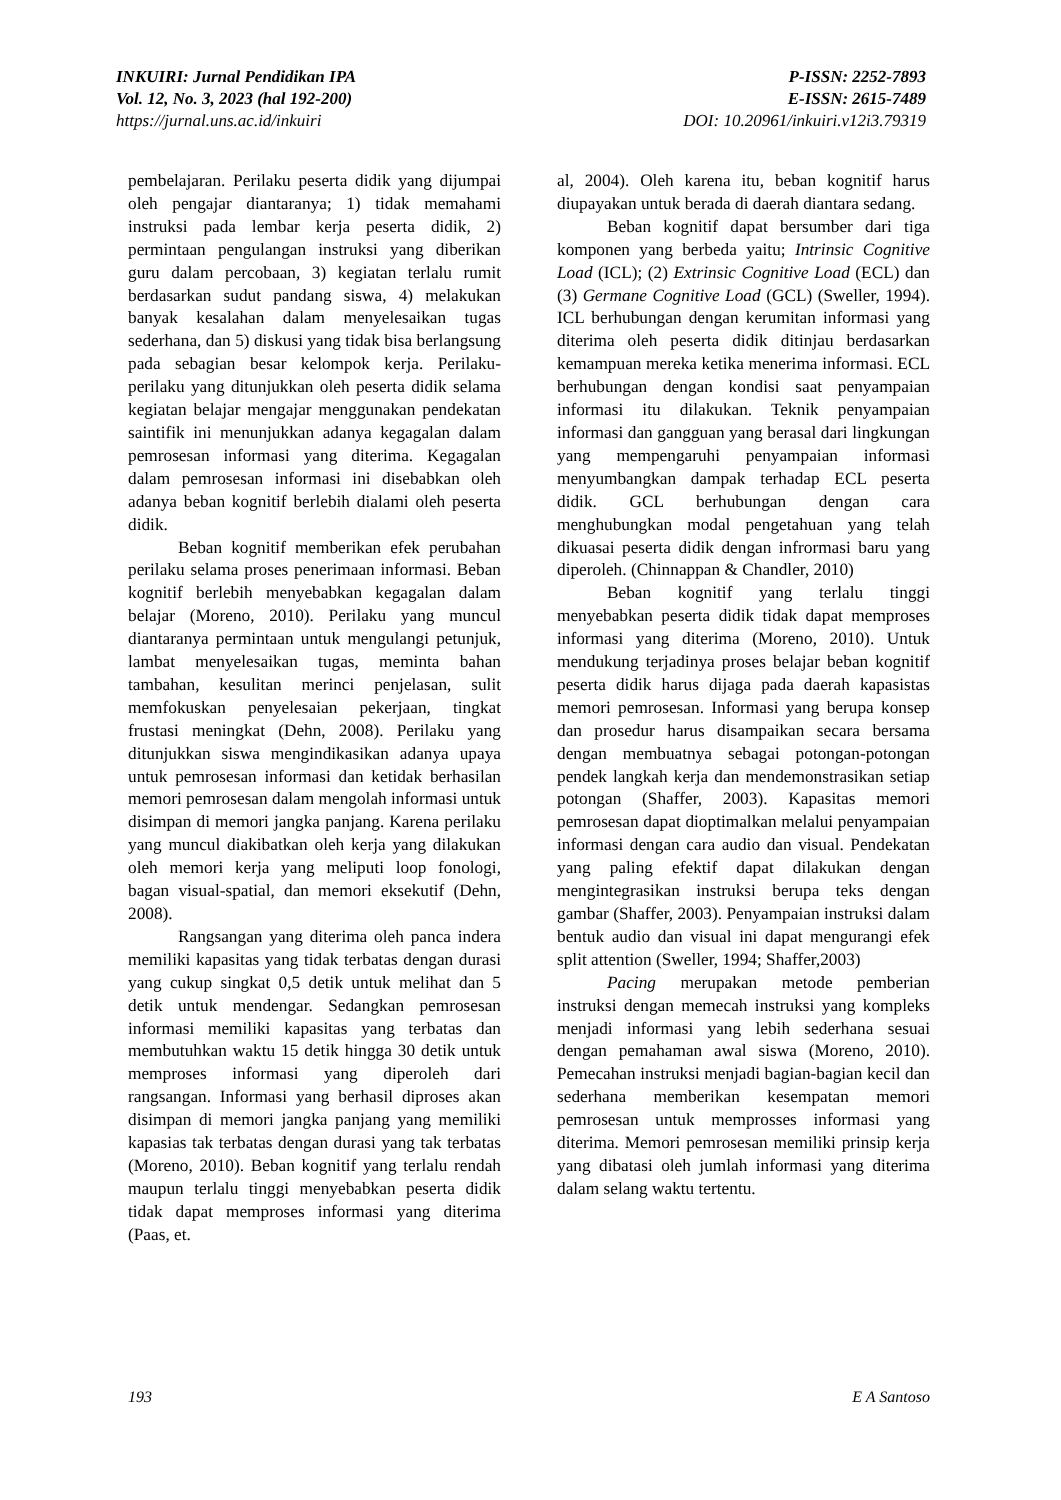INKUIRI: Jurnal Pendidikan IPA
Vol. 12, No. 3, 2023 (hal 192-200)
https://jurnal.uns.ac.id/inkuiri
P-ISSN: 2252-7893
E-ISSN: 2615-7489
DOI: 10.20961/inkuiri.v12i3.79319
pembelajaran. Perilaku peserta didik yang dijumpai oleh pengajar diantaranya; 1) tidak memahami instruksi pada lembar kerja peserta didik, 2) permintaan pengulangan instruksi yang diberikan guru dalam percobaan, 3) kegiatan terlalu rumit berdasarkan sudut pandang siswa, 4) melakukan banyak kesalahan dalam menyelesaikan tugas sederhana, dan 5) diskusi yang tidak bisa berlangsung pada sebagian besar kelompok kerja. Perilaku-perilaku yang ditunjukkan oleh peserta didik selama kegiatan belajar mengajar menggunakan pendekatan saintifik ini menunjukkan adanya kegagalan dalam pemrosesan informasi yang diterima. Kegagalan dalam pemrosesan informasi ini disebabkan oleh adanya beban kognitif berlebih dialami oleh peserta didik.
Beban kognitif memberikan efek perubahan perilaku selama proses penerimaan informasi. Beban kognitif berlebih menyebabkan kegagalan dalam belajar (Moreno, 2010). Perilaku yang muncul diantaranya permintaan untuk mengulangi petunjuk, lambat menyelesaikan tugas, meminta bahan tambahan, kesulitan merinci penjelasan, sulit memfokuskan penyelesaian pekerjaan, tingkat frustasi meningkat (Dehn, 2008). Perilaku yang ditunjukkan siswa mengindikasikan adanya upaya untuk pemrosesan informasi dan ketidak berhasilan memori pemrosesan dalam mengolah informasi untuk disimpan di memori jangka panjang. Karena perilaku yang muncul diakibatkan oleh kerja yang dilakukan oleh memori kerja yang meliputi loop fonologi, bagan visual-spatial, dan memori eksekutif (Dehn, 2008).
Rangsangan yang diterima oleh panca indera memiliki kapasitas yang tidak terbatas dengan durasi yang cukup singkat 0,5 detik untuk melihat dan 5 detik untuk mendengar. Sedangkan pemrosesan informasi memiliki kapasitas yang terbatas dan membutuhkan waktu 15 detik hingga 30 detik untuk memproses informasi yang diperoleh dari rangsangan. Informasi yang berhasil diproses akan disimpan di memori jangka panjang yang memiliki kapasias tak terbatas dengan durasi yang tak terbatas (Moreno, 2010). Beban kognitif yang terlalu rendah maupun terlalu tinggi menyebabkan peserta didik tidak dapat memproses informasi yang diterima (Paas, et.
al, 2004). Oleh karena itu, beban kognitif harus diupayakan untuk berada di daerah diantara sedang.
Beban kognitif dapat bersumber dari tiga komponen yang berbeda yaitu; Intrinsic Cognitive Load (ICL); (2) Extrinsic Cognitive Load (ECL) dan (3) Germane Cognitive Load (GCL) (Sweller, 1994). ICL berhubungan dengan kerumitan informasi yang diterima oleh peserta didik ditinjau berdasarkan kemampuan mereka ketika menerima informasi. ECL berhubungan dengan kondisi saat penyampaian informasi itu dilakukan. Teknik penyampaian informasi dan gangguan yang berasal dari lingkungan yang mempengaruhi penyampaian informasi menyumbangkan dampak terhadap ECL peserta didik. GCL berhubungan dengan cara menghubungkan modal pengetahuan yang telah dikuasai peserta didik dengan infrormasi baru yang diperoleh. (Chinnappan & Chandler, 2010)
Beban kognitif yang terlalu tinggi menyebabkan peserta didik tidak dapat memproses informasi yang diterima (Moreno, 2010). Untuk mendukung terjadinya proses belajar beban kognitif peserta didik harus dijaga pada daerah kapasistas memori pemrosesan. Informasi yang berupa konsep dan prosedur harus disampaikan secara bersama dengan membuatnya sebagai potongan-potongan pendek langkah kerja dan mendemonstrasikan setiap potongan (Shaffer, 2003). Kapasitas memori pemrosesan dapat dioptimalkan melalui penyampaian informasi dengan cara audio dan visual. Pendekatan yang paling efektif dapat dilakukan dengan mengintegrasikan instruksi berupa teks dengan gambar (Shaffer, 2003). Penyampaian instruksi dalam bentuk audio dan visual ini dapat mengurangi efek split attention (Sweller, 1994; Shaffer,2003)
Pacing merupakan metode pemberian instruksi dengan memecah instruksi yang kompleks menjadi informasi yang lebih sederhana sesuai dengan pemahaman awal siswa (Moreno, 2010). Pemecahan instruksi menjadi bagian-bagian kecil dan sederhana memberikan kesempatan memori pemrosesan untuk memprosses informasi yang diterima. Memori pemrosesan memiliki prinsip kerja yang dibatasi oleh jumlah informasi yang diterima dalam selang waktu tertentu.
193 E A Santoso